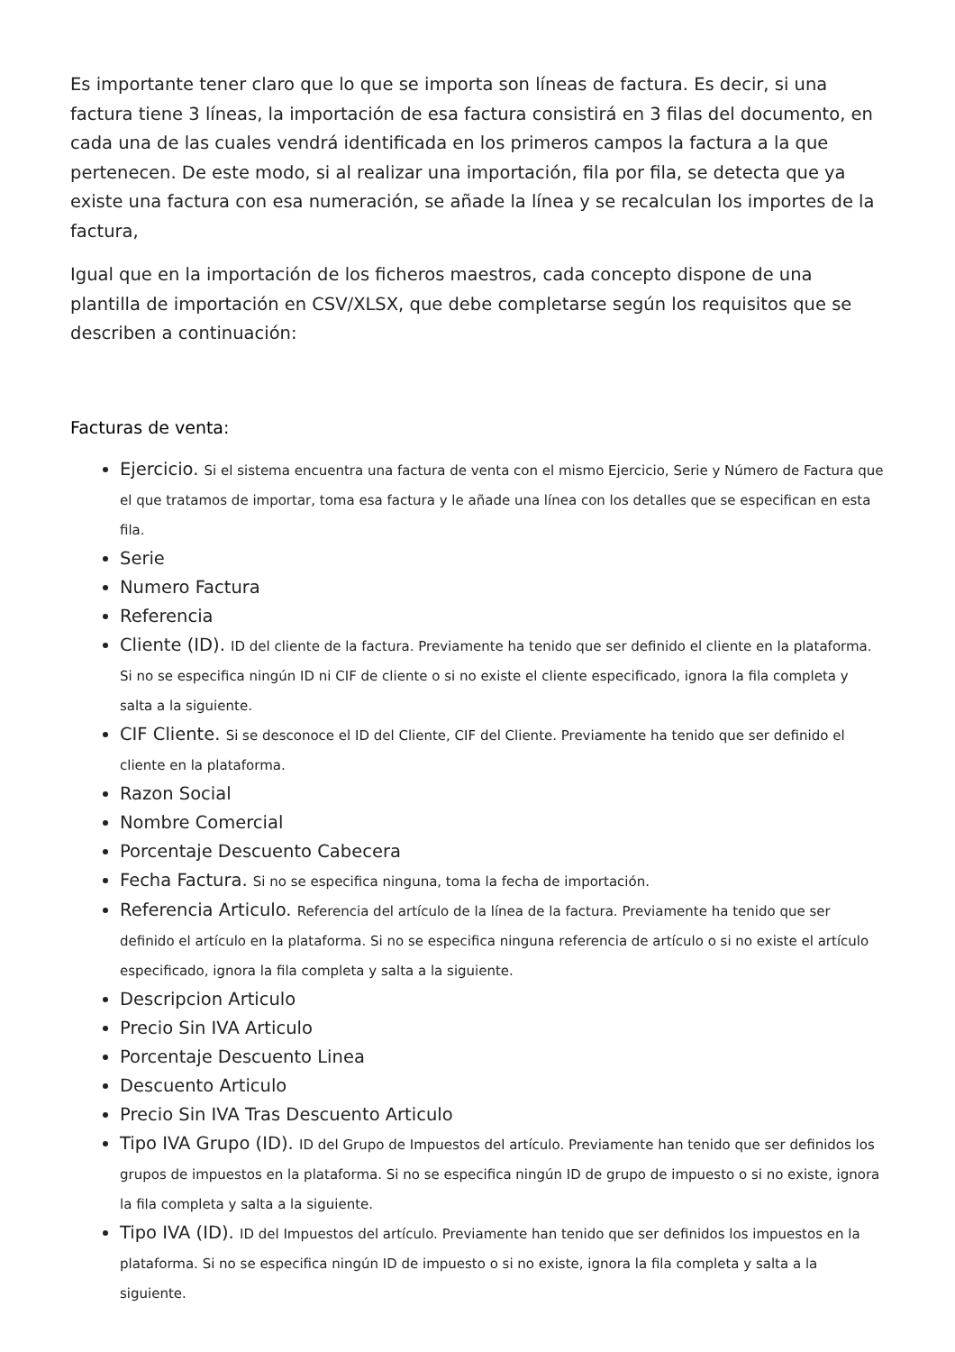Es importante tener claro que lo que se importa son líneas de factura. Es decir, si una factura tiene 3 líneas, la importación de esa factura consistirá en 3 filas del documento, en cada una de las cuales vendrá identificada en los primeros campos la factura a la que pertenecen. De este modo, si al realizar una importación, fila por fila, se detecta que ya existe una factura con esa numeración, se añade la línea y se recalculan los importes de la factura,
Igual que en la importación de los ficheros maestros, cada concepto dispone de una plantilla de importación en CSV/XLSX, que debe completarse según los requisitos que se describen a continuación:
Facturas de venta:
Ejercicio. Si el sistema encuentra una factura de venta con el mismo Ejercicio, Serie y Número de Factura que el que tratamos de importar, toma esa factura y le añade una línea con los detalles que se especifican en esta fila.
Serie
Numero Factura
Referencia
Cliente (ID). ID del cliente de la factura. Previamente ha tenido que ser definido el cliente en la plataforma. Si no se especifica ningún ID ni CIF de cliente o si no existe el cliente especificado, ignora la fila completa y salta a la siguiente.
CIF Cliente. Si se desconoce el ID del Cliente, CIF del Cliente. Previamente ha tenido que ser definido el cliente en la plataforma.
Razon Social
Nombre Comercial
Porcentaje Descuento Cabecera
Fecha Factura. Si no se especifica ninguna, toma la fecha de importación.
Referencia Articulo. Referencia del artículo de la línea de la factura. Previamente ha tenido que ser definido el artículo en la plataforma. Si no se especifica ninguna referencia de artículo o si no existe el artículo especificado, ignora la fila completa y salta a la siguiente.
Descripcion Articulo
Precio Sin IVA Articulo
Porcentaje Descuento Linea
Descuento Articulo
Precio Sin IVA Tras Descuento Articulo
Tipo IVA Grupo (ID). ID del Grupo de Impuestos del artículo. Previamente han tenido que ser definidos los grupos de impuestos en la plataforma. Si no se especifica ningún ID de grupo de impuesto o si no existe, ignora la fila completa y salta a la siguiente.
Tipo IVA (ID). ID del Impuestos del artículo. Previamente han tenido que ser definidos los impuestos en la plataforma. Si no se especifica ningún ID de impuesto o si no existe, ignora la fila completa y salta a la siguiente.